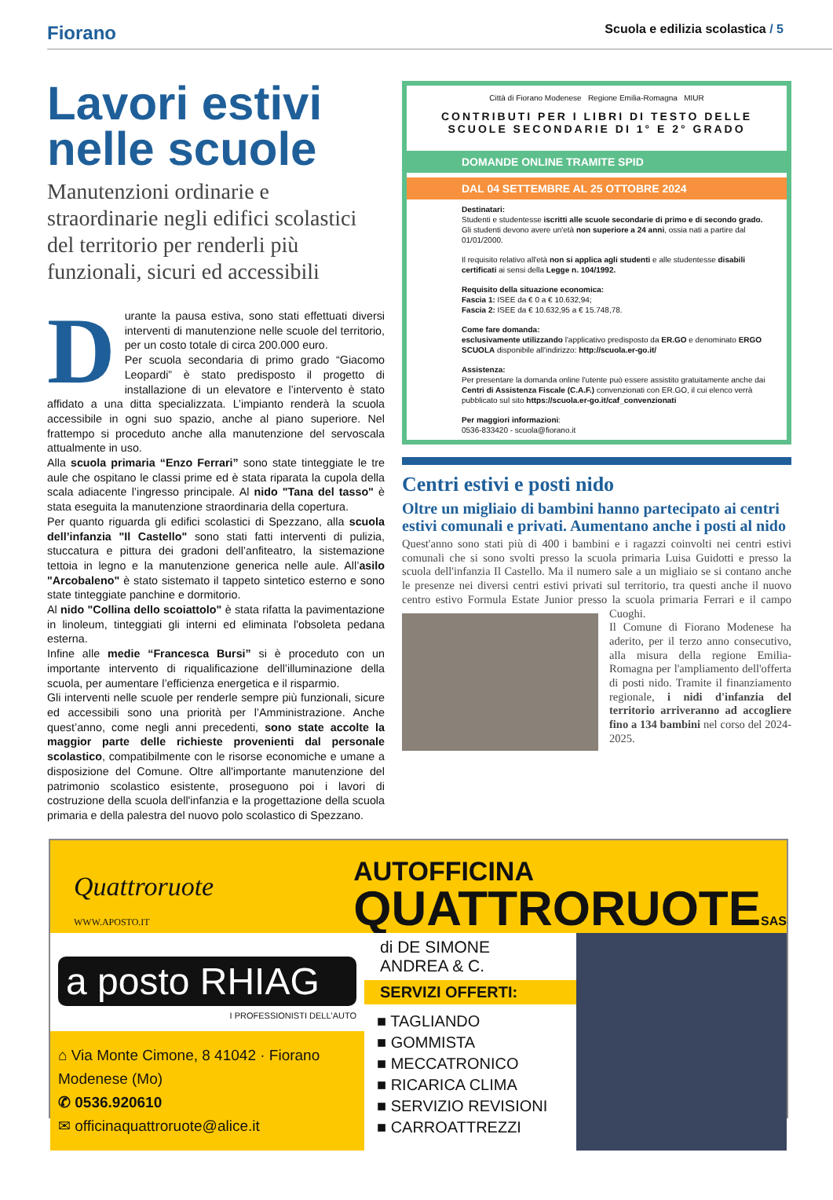Fiorano
Scuola e edilizia scolastica / 5
Lavori estivi nelle scuole
Manutenzioni ordinarie e straordinarie negli edifici scolastici del territorio per renderli più funzionali, sicuri ed accessibili
Durante la pausa estiva, sono stati effettuati diversi interventi di manutenzione nelle scuole del territorio, per un costo totale di circa 200.000 euro.
Per scuola secondaria di primo grado “Giacomo Leopardi” è stato predisposto il progetto di installazione di un elevatore e l’intervento è stato affidato a una ditta specializzata. L’impianto renderà la scuola accessibile in ogni suo spazio, anche al piano superiore. Nel frattempo si proceduto anche alla manutenzione del servoscala attualmente in uso.
Alla scuola primaria “Enzo Ferrari” sono state tinteggiate le tre aule che ospitano le classi prime ed è stata riparata la cupola della scala adiacente l’ingresso principale. Al nido "Tana del tasso" è stata eseguita la manutenzione straordinaria della copertura.
Per quanto riguarda gli edifici scolastici di Spezzano, alla scuola dell’infanzia "Il Castello" sono stati fatti interventi di pulizia, stuccatura e pittura dei gradoni dell’anfiteatro, la sistemazione tettoia in legno e la manutenzione generica nelle aule. All’asilo "Arcobaleno" è stato sistemato il tappeto sintetico esterno e sono state tinteggiate panchine e dormitorio.
Al nido "Collina dello scoiattolo" è stata rifatta la pavimentazione in linoleum, tinteggiati gli interni ed eliminata l'obsoleta pedana esterna.
Infine alle medie “Francesca Bursi” si è proceduto con un importante intervento di riqualificazione dell’illuminazione della scuola, per aumentare l’efficienza energetica e il risparmio.
Gli interventi nelle scuole per renderle sempre più funzionali, sicure ed accessibili sono una priorità per l’Amministrazione. Anche quest’anno, come negli anni precedenti, sono state accolte la maggior parte delle richieste provenienti dal personale scolastico, compatibilmente con le risorse economiche e umane a disposizione del Comune. Oltre all'importante manutenzione del patrimonio scolastico esistente, proseguono poi i lavori di costruzione della scuola dell'infanzia e la progettazione della scuola primaria e della palestra del nuovo polo scolastico di Spezzano.
Città di Fiorano Modenese Regione Emilia-Romagna MIUR
CONTRIBUTI PER I LIBRI DI TESTO DELLE SCUOLE SECONDARIE DI 1° E 2° GRADO
DOMANDE ONLINE TRAMITE SPID
DAL 04 SETTEMBRE AL 25 OTTOBRE 2024
Destinatari:
Studenti e studentesse iscritti alle scuole secondarie di primo e di secondo grado.
Gli studenti devono avere un'età non superiore a 24 anni, ossia nati a partire dal 01/01/2000.
Il requisito relativo all'età non si applica agli studenti e alle studentesse disabili certificati ai sensi della Legge n. 104/1992.
Requisito della situazione economica:
Fascia 1: ISEE da € 0 a € 10.632,94;
Fascia 2: ISEE da € 10.632,95 a € 15.748,78.
Come fare domanda:
esclusivamente utilizzando l'applicativo predisposto da ER.GO e denominato ERGO SCUOLA disponibile all'indirizzo: http://scuola.er-go.it/
Assistenza:
Per presentare la domanda online l'utente può essere assistito gratuitamente anche dai Centri di Assistenza Fiscale (C.A.F.) convenzionati con ER.GO, il cui elenco verrà pubblicato sul sito https://scuola.er-go.it/caf_convenzionati
Per maggiori informazioni:
0536-833420 - scuola@fiorano.it
Centri estivi e posti nido
Oltre un migliaio di bambini hanno partecipato ai centri estivi comunali e privati. Aumentano anche i posti al nido
Quest'anno sono stati più di 400 i bambini e i ragazzi coinvolti nei centri estivi comunali che si sono svolti presso la scuola primaria Luisa Guidotti e presso la scuola dell'infanzia Il Castello. Ma il numero sale a un migliaio se si contano anche le presenze nei diversi centri estivi privati sul territorio, tra questi anche il nuovo centro estivo Formula Estate Junior presso la
scuola primaria Ferrari e il campo Cuoghi.
Il Comune di Fiorano Modenese ha aderito, per il terzo anno consecutivo, alla misura della regione Emilia-Romagna per l'ampliamento dell'offerta di posti nido. Tramite il finanziamento regionale, i nidi d'infanzia del territorio arriveranno ad accogliere fino a 134 bambini nel corso del 2024-2025.
Quattroruote
WWW.APOSTO.IT
AUTOFFICINA
QUATTRORUOTESAS
a posto RHIAG
I PROFESSIONISTI DELL'AUTO
⌂ Via Monte Cimone, 8 41042 · Fiorano Modenese (Mo)
✆ 0536.920610
✉ officinaquattroruote@alice.it
di DE SIMONE ANDREA & C.
SERVIZI OFFERTI:
■ TAGLIANDO
■ GOMMISTA
■ MECCATRONICO
■ RICARICA CLIMA
■ SERVIZIO REVISIONI
■ CARROATTREZZI